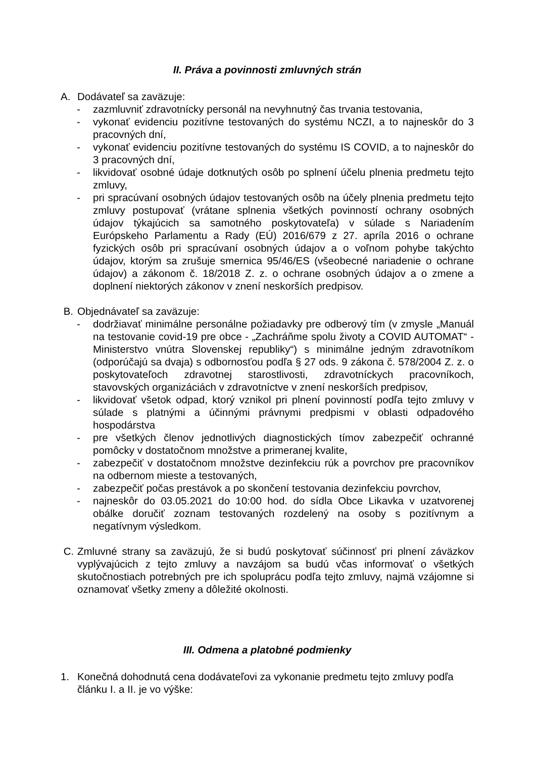II. Práva a povinnosti zmluvných strán
A. Dodávateľ sa zaväzuje:
- zazmluvniť zdravotnícky personál na nevyhnutný čas trvania testovania,
- vykonať evidenciu pozitívne testovaných do systému NCZI, a to najneskôr do 3 pracovných dní,
- vykonať evidenciu pozitívne testovaných do systému IS COVID, a to najneskôr do 3 pracovných dní,
- likvidovať osobné údaje dotknutých osôb po splnení účelu plnenia predmetu tejto zmluvy,
- pri spracúvaní osobných údajov testovaných osôb na účely plnenia predmetu tejto zmluvy postupovať (vrátane splnenia všetkých povinností ochrany osobných údajov týkajúcich sa samotného poskytovateľa) v súlade s Nariadením Európskeho Parlamentu a Rady (EÚ) 2016/679 z 27. apríla 2016 o ochrane fyzických osôb pri spracúvaní osobných údajov a o voľnom pohybe takýchto údajov, ktorým sa zrušuje smernica 95/46/ES (všeobecné nariadenie o ochrane údajov) a zákonom č. 18/2018 Z. z. o ochrane osobných údajov a o zmene a doplnení niektorých zákonov v znení neskorších predpisov.
B. Objednávateľ sa zaväzuje:
- dodržiavať minimálne personálne požiadavky pre odberový tím (v zmysle „Manuál na testovanie covid-19 pre obce - „Zachráňme spolu životy a COVID AUTOMAT“ - Ministerstvo vnútra Slovenskej republiky“) s minimálne jedným zdravotníkom (odporúčajú sa dvaja) s odbornosťou podľa § 27 ods. 9 zákona č. 578/2004 Z. z. o poskytovateľoch zdravotnej starostlivosti, zdravotníckych pracovníkoch, stavovských organizáciách v zdravotníctve v znení neskorších predpisov,
- likvidovať všetok odpad, ktorý vznikol pri plnení povinností podľa tejto zmluvy v súlade s platnými a účinnými právnymi predpismi v oblasti odpadového hospodárstva
- pre všetkých členov jednotlivých diagnostických tímov zabezpečiť ochranné pomôcky v dostatočnom množstve a primeranej kvalite,
- zabezpečiť v dostatočnom množstve dezinfekciu rúk a povrchov pre pracovníkov na odbernom mieste a testovaných,
- zabezpečiť počas prestávok a po skončení testovania dezinfekciu povrchov,
- najneskôr do 03.05.2021 do 10:00 hod. do sídla Obce Likavka v uzatvorenej obálke doručiť zoznam testovaných rozdelený na osoby s pozitívnym a negatívnym výsledkom.
C. Zmluvné strany sa zaväzujú, že si budú poskytovať súčinnosť pri plnení záväzkov vyplývajúcich z tejto zmluvy a navzájom sa budú včas informovať o všetkých skutočnostiach potrebných pre ich spoluprácu podľa tejto zmluvy, najmä vzájomne si oznamovať všetky zmeny a dôležité okolnosti.
III. Odmena a platobné podmienky
1. Konečná dohodnutá cena dodávateľovi za vykonanie predmetu tejto zmluvy podľa článku I. a II. je vo výške: